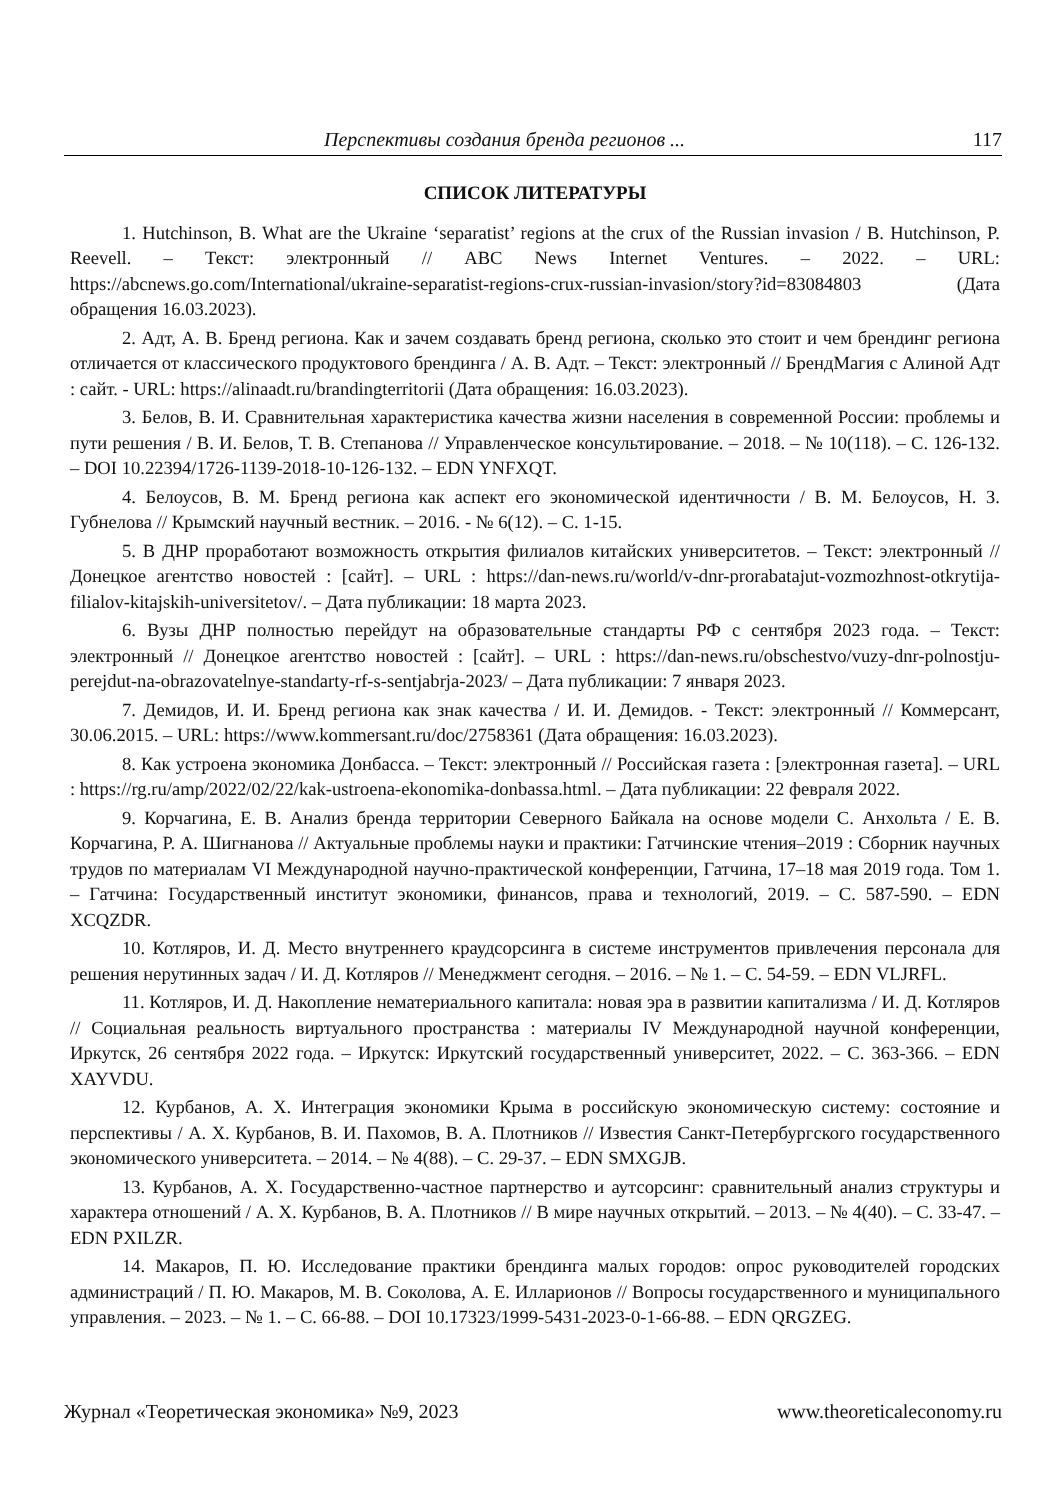Перспективы создания бренда регионов ... 117
СПИСОК ЛИТЕРАТУРЫ
1. Hutchinson, B. What are the Ukraine ‘separatist’ regions at the crux of the Russian invasion / B. Hutchinson, P. Reevell. – Текст: электронный // ABC News Internet Ventures. – 2022. – URL: https://abcnews.go.com/International/ukraine-separatist-regions-crux-russian-invasion/story?id=83084803 (Дата обращения 16.03.2023).
2. Адт, А. В. Бренд региона. Как и зачем создавать бренд региона, сколько это стоит и чем брендинг региона отличается от классического продуктового брендинга / А. В. Адт. – Текст: электронный // БрендМагия с Алиной Адт : сайт. - URL: https://alinaadt.ru/brandingterritorii (Дата обращения: 16.03.2023).
3. Белов, В. И. Сравнительная характеристика качества жизни населения в современной России: проблемы и пути решения / В. И. Белов, Т. В. Степанова // Управленческое консультирование. – 2018. – № 10(118). – С. 126-132. – DOI 10.22394/1726-1139-2018-10-126-132. – EDN YNFXQT.
4. Белоусов, В. М. Бренд региона как аспект его экономической идентичности / В. М. Белоусов, Н. З. Губнелова // Крымский научный вестник. – 2016. - № 6(12). – С. 1-15.
5. В ДНР проработают возможность открытия филиалов китайских университетов. – Текст: электронный // Донецкое агентство новостей : [сайт]. – URL : https://dan-news.ru/world/v-dnr-prorabatajut-vozmozhnost-otkrytija-filialov-kitajskih-universitetov/. – Дата публикации: 18 марта 2023.
6. Вузы ДНР полностью перейдут на образовательные стандарты РФ с сентября 2023 года. – Текст: электронный // Донецкое агентство новостей : [сайт]. – URL : https://dan-news.ru/obschestvo/vuzy-dnr-polnostju-perejdut-na-obrazovatelnye-standarty-rf-s-sentjabrja-2023/ – Дата публикации: 7 января 2023.
7. Демидов, И. И. Бренд региона как знак качества / И. И. Демидов. - Текст: электронный // Коммерсант, 30.06.2015. – URL: https://www.kommersant.ru/doc/2758361 (Дата обращения: 16.03.2023).
8. Как устроена экономика Донбасса. – Текст: электронный // Российская газета : [электронная газета]. – URL : https://rg.ru/amp/2022/02/22/kak-ustroena-ekonomika-donbassa.html. – Дата публикации: 22 февраля 2022.
9. Корчагина, Е. В. Анализ бренда территории Северного Байкала на основе модели С. Анхольта / Е. В. Корчагина, Р. А. Шигнанова // Актуальные проблемы науки и практики: Гатчинские чтения–2019 : Сборник научных трудов по материалам VI Международной научно-практической конференции, Гатчина, 17–18 мая 2019 года. Том 1. – Гатчина: Государственный институт экономики, финансов, права и технологий, 2019. – С. 587-590. – EDN XCQZDR.
10. Котляров, И. Д. Место внутреннего краудсорсинга в системе инструментов привлечения персонала для решения нерутинных задач / И. Д. Котляров // Менеджмент сегодня. – 2016. – № 1. – С. 54-59. – EDN VLJRFL.
11. Котляров, И. Д. Накопление нематериального капитала: новая эра в развитии капитализма / И. Д. Котляров // Социальная реальность виртуального пространства : материалы IV Международной научной конференции, Иркутск, 26 сентября 2022 года. – Иркутск: Иркутский государственный университет, 2022. – С. 363-366. – EDN XAYVDU.
12. Курбанов, А. Х. Интеграция экономики Крыма в российскую экономическую систему: состояние и перспективы / А. Х. Курбанов, В. И. Пахомов, В. А. Плотников // Известия Санкт-Петербургского государственного экономического университета. – 2014. – № 4(88). – С. 29-37. – EDN SMXGJB.
13. Курбанов, А. Х. Государственно-частное партнерство и аутсорсинг: сравнительный анализ структуры и характера отношений / А. Х. Курбанов, В. А. Плотников // В мире научных открытий. – 2013. – № 4(40). – С. 33-47. – EDN PXILZR.
14. Макаров, П. Ю. Исследование практики брендинга малых городов: опрос руководителей городских администраций / П. Ю. Макаров, М. В. Соколова, А. Е. Илларионов // Вопросы государственного и муниципального управления. – 2023. – № 1. – С. 66-88. – DOI 10.17323/1999-5431-2023-0-1-66-88. – EDN QRGZEG.
Журнал «Теоретическая экономика» №9, 2023 www.theoreticaleconomy.ru